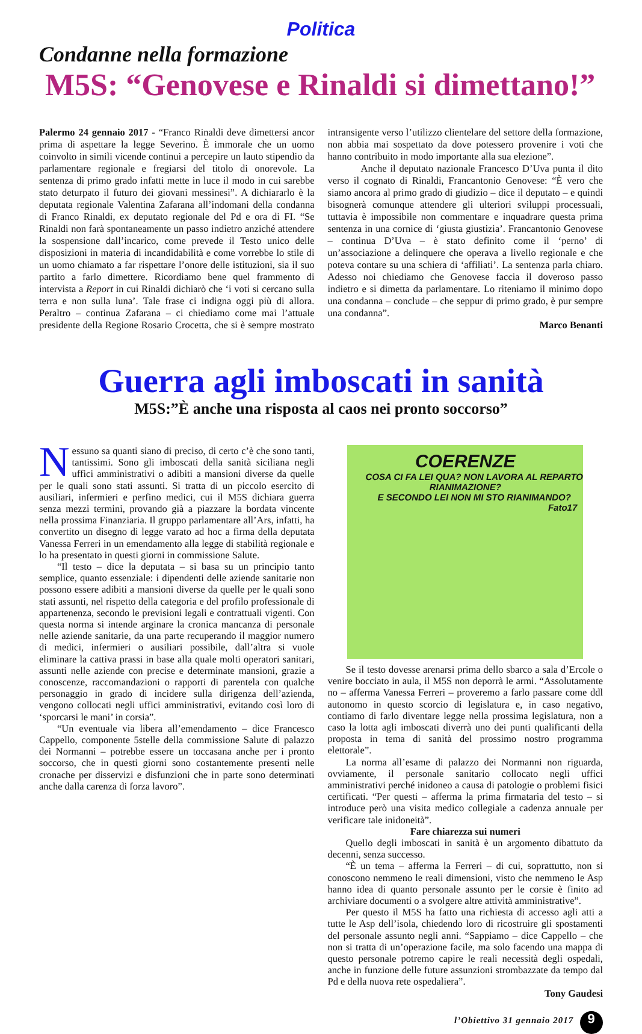Politica
Condanne nella formazione
M5S: “Genovese e Rinaldi si dimettano!”
Palermo 24 gennaio 2017 - “Franco Rinaldi deve dimettersi ancor prima di aspettare la legge Severino. È immorale che un uomo coinvolto in simili vicende continui a percepire un lauto stipendio da parlamentare regionale e fregiarsi del titolo di onorevole. La sentenza di primo grado infatti mette in luce il modo in cui sarebbe stato deturpato il futuro dei giovani messinesi”. A dichiararlo è la deputata regionale Valentina Zafarana all’indomani della condanna di Franco Rinaldi, ex deputato regionale del Pd e ora di FI. “Se Rinaldi non farà spontaneamente un passo indietro anziché attendere la sospensione dall’incarico, come prevede il Testo unico delle disposizioni in materia di incandidabilità e come vorrebbe lo stile di un uomo chiamato a far rispettare l’onore delle istituzioni, sia il suo partito a farlo dimettere. Ricordiamo bene quel frammento di intervista a Report in cui Rinaldi dichiarò che ‘i voti si cercano sulla terra e non sulla luna’. Tale frase ci indigna oggi più di allora. Peraltro – continua Zafarana – ci chiediamo come mai l’attuale presidente della Regione Rosario Crocetta, che si è sempre mostrato intransigente verso l’utilizzo clientelare del settore della formazione, non abbia mai sospettato da dove potessero provenire i voti che hanno contribuito in modo importante alla sua elezione”.
Anche il deputato nazionale Francesco D’Uva punta il dito verso il cognato di Rinaldi, Francantonio Genovese: “È vero che siamo ancora al primo grado di giudizio – dice il deputato – e quindi bisognerà comunque attendere gli ulteriori sviluppi processuali, tuttavia è impossibile non commentare e inquadrare questa prima sentenza in una cornice di ‘giusta giustizia’. Francantonio Genovese – continua D’Uva – è stato definito come il ‘perno’ di un’associazione a delinquere che operava a livello regionale e che poteva contare su una schiera di ‘affiliati’. La sentenza parla chiaro. Adesso noi chiediamo che Genovese faccia il doveroso passo indietro e si dimetta da parlamentare. Lo riteniamo il minimo dopo una condanna – conclude – che seppur di primo grado, è pur sempre una condanna”.
Marco Benanti
Guerra agli imboscati in sanità
M5S:”È anche una risposta al caos nei pronto soccorso”
Nessuno sa quanti siano di preciso, di certo c’è che sono tanti, tantissimi. Sono gli imboscati della sanità siciliana negli uffici amministrativi o adibiti a mansioni diverse da quelle per le quali sono stati assunti. Si tratta di un piccolo esercito di ausiliari, infermieri e perfino medici, cui il M5S dichiara guerra senza mezzi termini, provando già a piazzare la bordata vincente nella prossima Finanziaria. Il gruppo parlamentare all’Ars, infatti, ha convertito un disegno di legge varato ad hoc a firma della deputata Vanessa Ferreri in un emendamento alla legge di stabilità regionale e lo ha presentato in questi giorni in commissione Salute.
“Il testo – dice la deputata – si basa su un principio tanto semplice, quanto essenziale: i dipendenti delle aziende sanitarie non possono essere adibiti a mansioni diverse da quelle per le quali sono stati assunti, nel rispetto della categoria e del profilo professionale di appartenenza, secondo le previsioni legali e contrattuali vigenti. Con questa norma si intende arginare la cronica mancanza di personale nelle aziende sanitarie, da una parte recuperando il maggior numero di medici, infermieri o ausiliari possibile, dall’altra si vuole eliminare la cattiva prassi in base alla quale molti operatori sanitari, assunti nelle aziende con precise e determinate mansioni, grazie a conoscenze, raccomandazioni o rapporti di parentela con qualche personaggio in grado di incidere sulla dirigenza dell’azienda, vengono collocati negli uffici amministrativi, evitando così loro di ‘sporcarsi le mani’ in corsia”.
“Un eventuale via libera all’emendamento – dice Francesco Cappello, componente 5stelle della commissione Salute di palazzo dei Normanni – potrebbe essere un toccasana anche per i pronto soccorso, che in questi giorni sono costantemente presenti nelle cronache per disservizi e disfunzioni che in parte sono determinati anche dalla carenza di forza lavoro”.
COERENZE
COSA CI FA LEI QUA? NON LAVORA AL REPARTO RIANIMAZIONE?
E SECONDO LEI NON MI STO RIANIMANDO?
Fato17
Se il testo dovesse arenarsi prima dello sbarco a sala d’Ercole o venire bocciato in aula, il M5S non deporrà le armi. “Assolutamente no – afferma Vanessa Ferreri – proveremo a farlo passare come ddl autonomo in questo scorcio di legislatura e, in caso negativo, contiamo di farlo diventare legge nella prossima legislatura, non a caso la lotta agli imboscati diverrà uno dei punti qualificanti della proposta in tema di sanità del prossimo nostro programma elettorale”.
La norma all’esame di palazzo dei Normanni non riguarda, ovviamente, il personale sanitario collocato negli uffici amministrativi perché inidoneo a causa di patologie o problemi fisici certificati. “Per questi – afferma la prima firmataria del testo – si introduce però una visita medico collegiale a cadenza annuale per verificare tale inidoneità”.
Fare chiarezza sui numeri
Quello degli imboscati in sanità è un argomento dibattuto da decenni, senza successo.
“È un tema – afferma la Ferreri – di cui, soprattutto, non si conoscono nemmeno le reali dimensioni, visto che nemmeno le Asp hanno idea di quanto personale assunto per le corsie è finito ad archiviare documenti o a svolgere altre attività amministrative”.
Per questo il M5S ha fatto una richiesta di accesso agli atti a tutte le Asp dell’isola, chiedendo loro di ricostruire gli spostamenti del personale assunto negli anni. “Sappiamo – dice Cappello – che non si tratta di un’operazione facile, ma solo facendo una mappa di questo personale potremo capire le reali necessità degli ospedali, anche in funzione delle future assunzioni strombazzate da tempo dal Pd e della nuova rete ospedaliera”.
Tony Gaudesi
l’Obiettivo 31 gennaio 2017 9